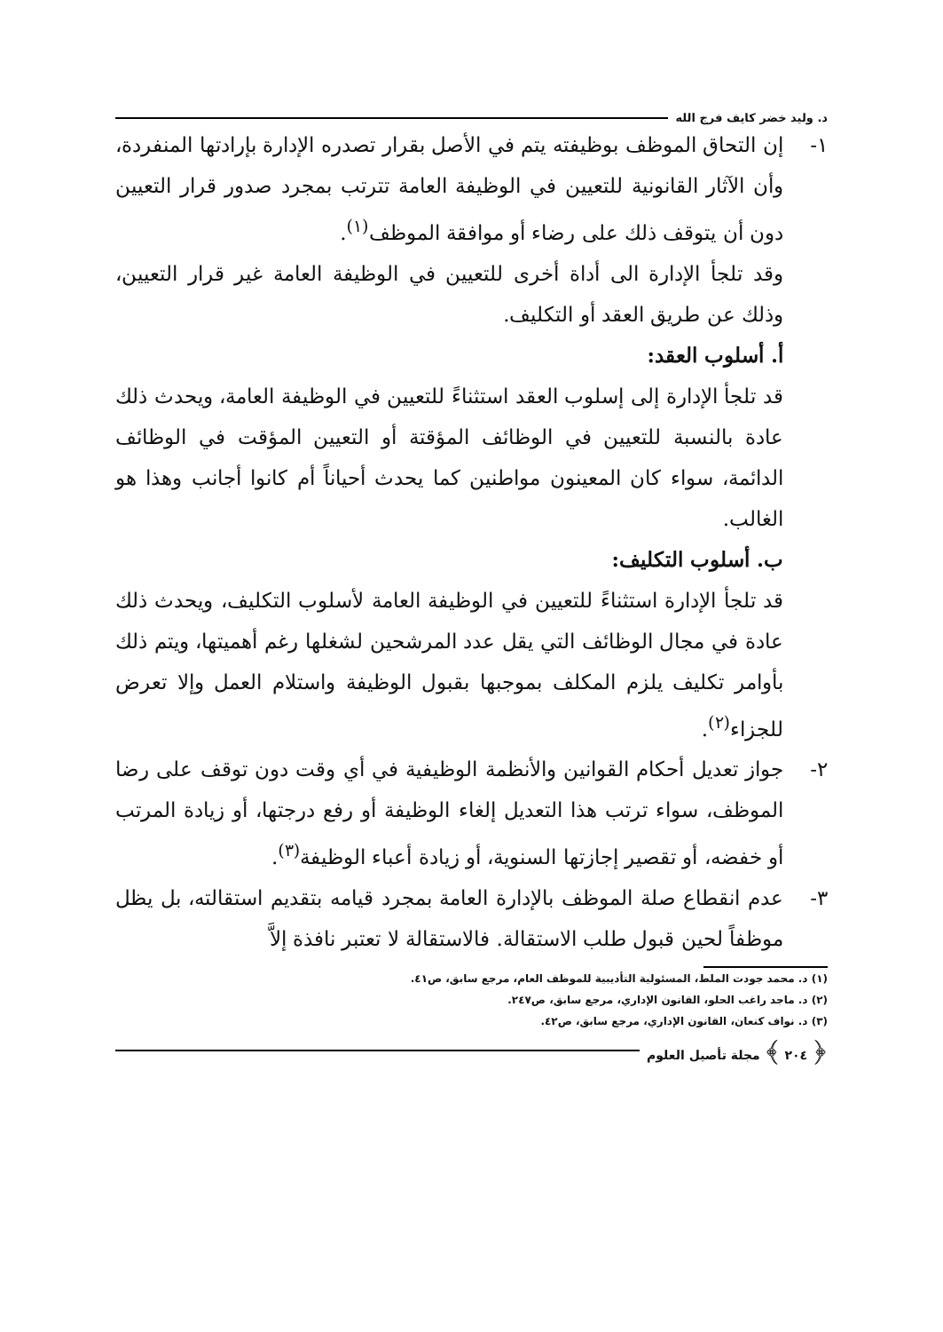د. وليد خضر كايف فرج الله
١- إن التحاق الموظف بوظيفته يتم في الأصل بقرار تصدره الإدارة بإرادتها المنفردة، وأن الآثار القانونية للتعيين في الوظيفة العامة تترتب بمجرد صدور قرار التعيين دون أن يتوقف ذلك على رضاء أو موافقة الموظف<sup>(١)</sup>.
وقد تلجأ الإدارة الى أداة أخرى للتعيين في الوظيفة العامة غير قرار التعيين، وذلك عن طريق العقد أو التكليف.
أ. أسلوب العقد:
قد تلجأ الإدارة إلى إسلوب العقد استثناءً للتعيين في الوظيفة العامة، ويحدث ذلك عادة بالنسبة للتعيين في الوظائف المؤقتة أو التعيين المؤقت في الوظائف الدائمة، سواء كان المعينون مواطنين كما يحدث أحياناً أم كانوا أجانب وهذا هو الغالب.
ب. أسلوب التكليف:
قد تلجأ الإدارة استثناءً للتعيين في الوظيفة العامة لأسلوب التكليف، ويحدث ذلك عادة في مجال الوظائف التي يقل عدد المرشحين لشغلها رغم أهميتها، ويتم ذلك بأوامر تكليف يلزم المكلف بموجبها بقبول الوظيفة واستلام العمل وإلا تعرض للجزاء<sup>(٢)</sup>.
٢- جواز تعديل أحكام القوانين والأنظمة الوظيفية في أي وقت دون توقف على رضا الموظف، سواء ترتب هذا التعديل إلغاء الوظيفة أو رفع درجتها، أو زيادة المرتب أو خفضه، أو تقصير إجازتها السنوية، أو زيادة أعباء الوظيفة<sup>(٣)</sup>.
٣- عدم انقطاع صلة الموظف بالإدارة العامة بمجرد قيامه بتقديم استقالته، بل يظل موظفاً لحين قبول طلب الاستقالة. فالاستقالة لا تعتبر نافذة إلاَّ
(١) د. محمد جودت الملط، المسئولية التأديبية للموظف العام، مرجع سابق، ص٤١.
(٢) د. ماجد راغب الحلو، القانون الإداري، مرجع سابق، ص٢٤٧.
(٣) د. نواف كنعان، القانون الإداري، مرجع سابق، ص٤٢.
﴿ ٢٠٤ ﴾ مجلة تأصيل العلوم